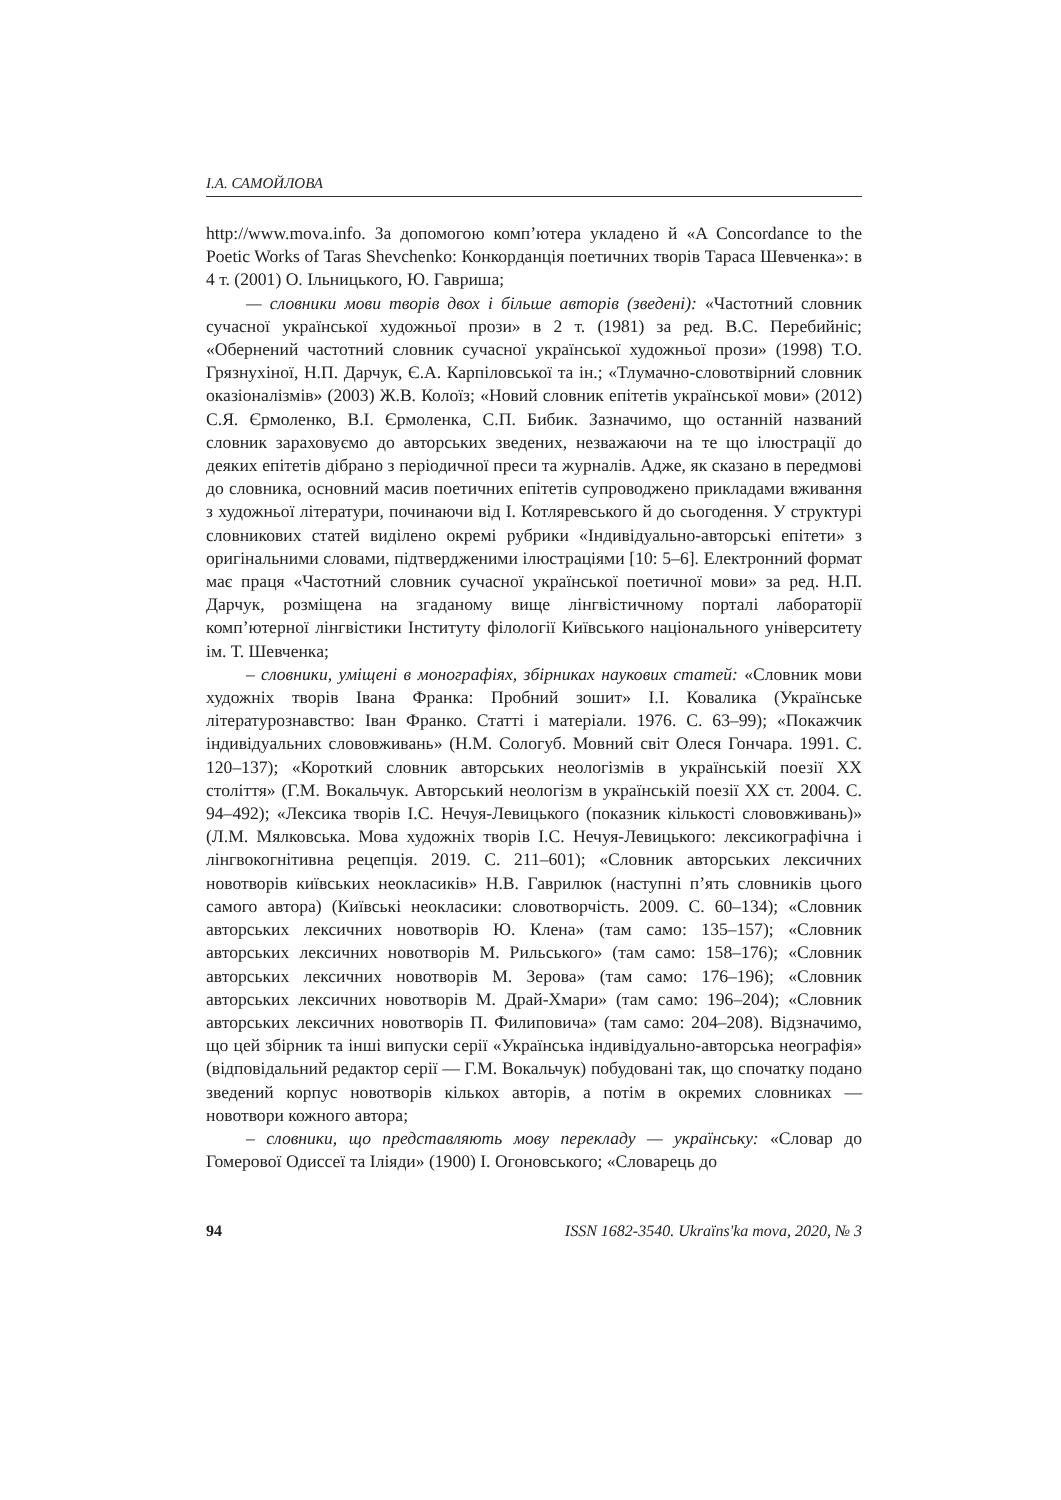І.А. САМОЙЛОВА
http://www.mova.info. За допомогою комп’ютера укладено й «A Concordance to the Poetic Works of Taras Shevchenko: Конкорданція поетичних творів Тараса Шевченка»: в 4 т. (2001) О. Ільницького, Ю. Гавриша;
— словники мови творів двох і більше авторів (зведені): «Частотний словник сучасної української художньої прози» в 2 т. (1981) за ред. В.С. Перебийніс; «Обернений частотний словник сучасної української художньої прози» (1998) Т.О. Грязнухіної, Н.П. Дарчук, Є.А. Карпіловської та ін.; «Тлумачно-словотвірний словник оказіоналізмів» (2003) Ж.В. Колоїз; «Новий словник епітетів української мови» (2012) С.Я. Єрмоленко, В.І. Єрмоленка, С.П. Бибик. Зазначимо, що останній названий словник зараховуємо до авторських зведених, незважаючи на те що ілюстрації до деяких епітетів дібрано з періодичної преси та журналів. Адже, як сказано в передмові до словника, основний масив поетичних епітетів супроводжено прикладами вживання з художньої літератури, починаючи від І. Котляревського й до сьогодення. У структурі словникових статей виділено окремі рубрики «Індивідуально-авторські епітети» з оригінальними словами, підтвердженими ілюстраціями [10: 5–6]. Електронний формат має праця «Частотний словник сучасної української поетичної мови» за ред. Н.П. Дарчук, розміщена на згаданому вище лінгвістичному порталі лабораторії комп’ютерної лінгвістики Інституту філології Київського національного університету ім. Т. Шевченка;
– словники, уміщені в монографіях, збірниках наукових статей: «Словник мови художніх творів Івана Франка: Пробний зошит» І.І. Ковалика (Українське літературознавство: Іван Франко. Статті і матеріали. 1976. С. 63–99); «Покажчик індивідуальних слововживань» (Н.М. Сологуб. Мовний світ Олеся Гончара. 1991. С. 120–137); «Короткий словник авторських неологізмів в українській поезії ХХ століття» (Г.М. Вокальчук. Авторський неологізм в українській поезії ХХ ст. 2004. С. 94–492); «Лексика творів І.С. Нечуя-Левицького (показник кількості слововживань)» (Л.М. Мялковська. Мова художніх творів І.С. Нечуя-Левицького: лексикографічна і лінгвокогнітивна рецепція. 2019. С. 211–601); «Словник авторських лексичних новотворів київських неокласиків» Н.В. Гаврилюк (наступні п’ять словників цього самого автора) (Київські неокласики: словотворчість. 2009. С. 60–134); «Словник авторських лексичних новотворів Ю. Клена» (там само: 135–157); «Словник авторських лексичних новотворів М. Рильського» (там само: 158–176); «Словник авторських лексичних новотворів М. Зерова» (там само: 176–196); «Словник авторських лексичних новотворів М. Драй-Хмари» (там само: 196–204); «Словник авторських лексичних новотворів П. Филиповича» (там само: 204–208). Відзначимо, що цей збірник та інші випуски серії «Українська індивідуально-авторська неографія» (відповідальний редактор серії — Г.М. Вокальчук) побудовані так, що спочатку подано зведений корпус новотворів кількох авторів, а потім в окремих словниках — новотвори кожного автора;
– словники, що представляють мову перекладу — українську: «Словар до Гомерової Одиссеї та Ілiяди» (1900) І. Огоновського; «Словарець до
94 ISSN 1682-3540. Ukraïns'ka mova, 2020, № 3